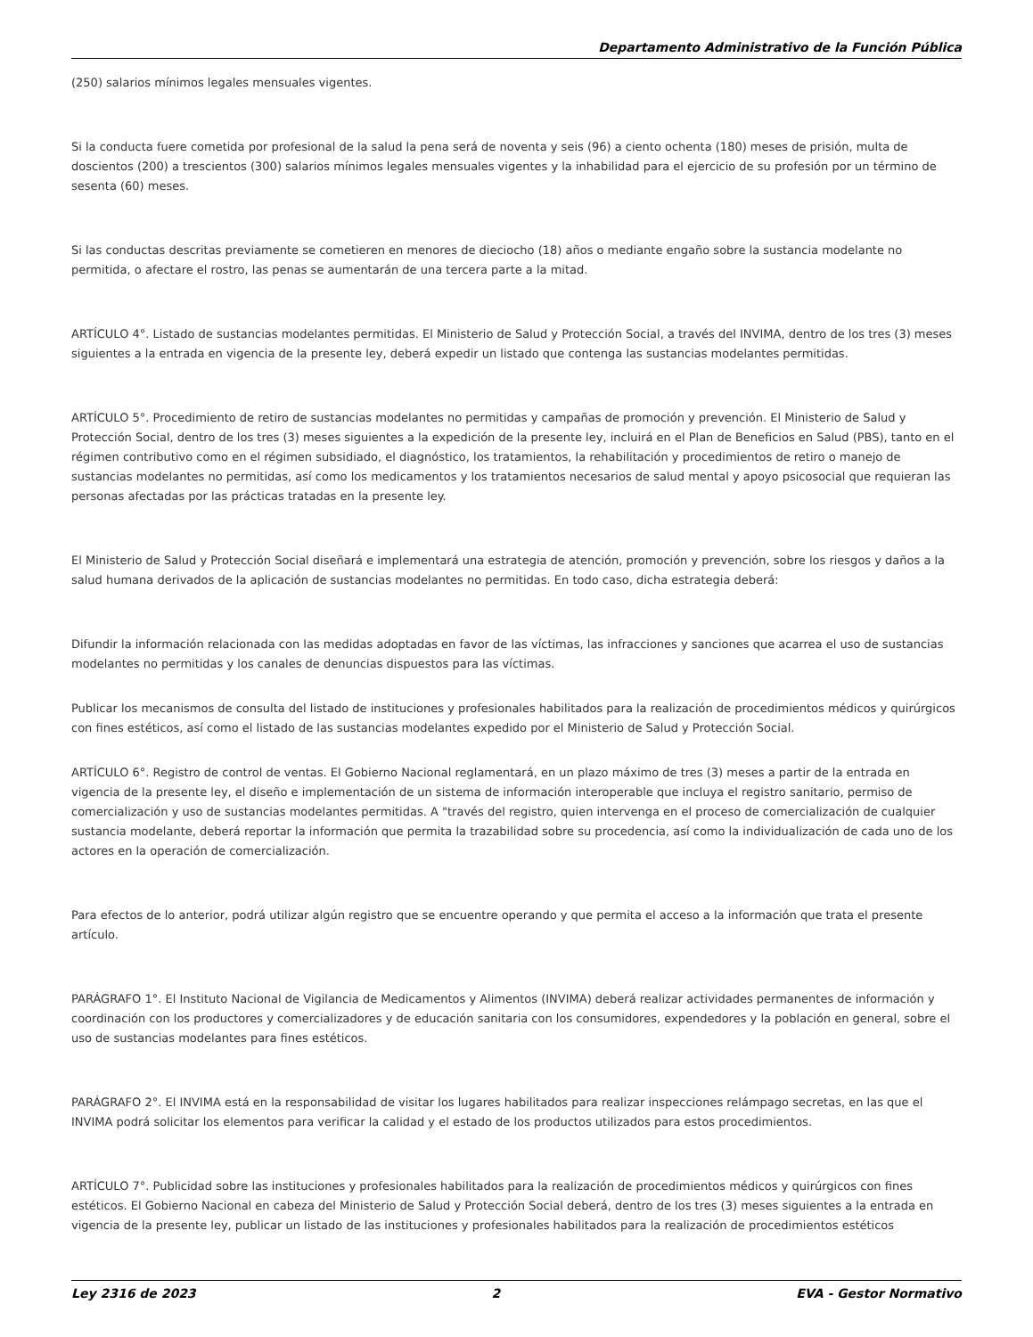Departamento Administrativo de la Función Pública
(250) salarios mínimos legales mensuales vigentes.
Si la conducta fuere cometida por profesional de la salud la pena será de noventa y seis (96) a ciento ochenta (180) meses de prisión, multa de doscientos (200) a trescientos (300) salarios mínimos legales mensuales vigentes y la inhabilidad para el ejercicio de su profesión por un término de sesenta (60) meses.
Si las conductas descritas previamente se cometieren en menores de dieciocho (18) años o mediante engaño sobre la sustancia modelante no permitida, o afectare el rostro, las penas se aumentarán de una tercera parte a la mitad.
ARTÍCULO 4°. Listado de sustancias modelantes permitidas. El Ministerio de Salud y Protección Social, a través del INVIMA, dentro de los tres (3) meses siguientes a la entrada en vigencia de la presente ley, deberá expedir un listado que contenga las sustancias modelantes permitidas.
ARTÍCULO 5°. Procedimiento de retiro de sustancias modelantes no permitidas y campañas de promoción y prevención. El Ministerio de Salud y Protección Social, dentro de los tres (3) meses siguientes a la expedición de la presente ley, incluirá en el Plan de Beneficios en Salud (PBS), tanto en el régimen contributivo como en el régimen subsidiado, el diagnóstico, los tratamientos, la rehabilitación y procedimientos de retiro o manejo de sustancias modelantes no permitidas, así como los medicamentos y los tratamientos necesarios de salud mental y apoyo psicosocial que requieran las personas afectadas por las prácticas tratadas en la presente ley.
El Ministerio de Salud y Protección Social diseñará e implementará una estrategia de atención, promoción y prevención, sobre los riesgos y daños a la salud humana derivados de la aplicación de sustancias modelantes no permitidas. En todo caso, dicha estrategia deberá:
Difundir la información relacionada con las medidas adoptadas en favor de las víctimas, las infracciones y sanciones que acarrea el uso de sustancias modelantes no permitidas y los canales de denuncias dispuestos para las víctimas.
Publicar los mecanismos de consulta del listado de instituciones y profesionales habilitados para la realización de procedimientos médicos y quirúrgicos con fines estéticos, así como el listado de las sustancias modelantes expedido por el Ministerio de Salud y Protección Social.
ARTÍCULO 6°. Registro de control de ventas. El Gobierno Nacional reglamentará, en un plazo máximo de tres (3) meses a partir de la entrada en vigencia de la presente ley, el diseño e implementación de un sistema de información interoperable que incluya el registro sanitario, permiso de comercialización y uso de sustancias modelantes permitidas. A "través del registro, quien intervenga en el proceso de comercialización de cualquier sustancia modelante, deberá reportar la información que permita la trazabilidad sobre su procedencia, así como la individualización de cada uno de los actores en la operación de comercialización.
Para efectos de lo anterior, podrá utilizar algún registro que se encuentre operando y que permita el acceso a la información que trata el presente artículo.
PARÁGRAFO 1°. El Instituto Nacional de Vigilancia de Medicamentos y Alimentos (INVIMA) deberá realizar actividades permanentes de información y coordinación con los productores y comercializadores y de educación sanitaria con los consumidores, expendedores y la población en general, sobre el uso de sustancias modelantes para fines estéticos.
PARÁGRAFO 2°. El INVIMA está en la responsabilidad de visitar los lugares habilitados para realizar inspecciones relámpago secretas, en las que el INVIMA podrá solicitar los elementos para verificar la calidad y el estado de los productos utilizados para estos procedimientos.
ARTÍCULO 7°. Publicidad sobre las instituciones y profesionales habilitados para la realización de procedimientos médicos y quirúrgicos con fines estéticos. El Gobierno Nacional en cabeza del Ministerio de Salud y Protección Social deberá, dentro de los tres (3) meses siguientes a la entrada en vigencia de la presente ley, publicar un listado de las instituciones y profesionales habilitados para la realización de procedimientos estéticos
Ley 2316 de 2023 2 EVA - Gestor Normativo